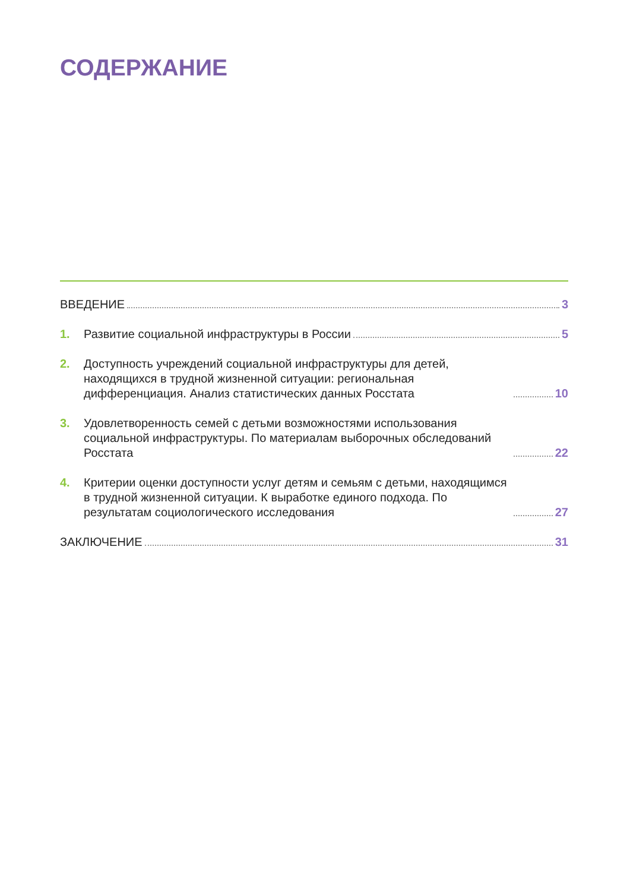СОДЕРЖАНИЕ
ВВЕДЕНИЕ 3
1.
Развитие социальной инфраструктуры в России 5
2.
Доступность учреждений социальной инфраструктуры для детей, находящихся в трудной жизненной ситуации: региональная дифференциация. Анализ статистических данных Росстата 10
3.
Удовлетворенность семей с детьми возможностями использования социальной инфраструктуры. По материалам выборочных обследований Росстата 22
4.
Критерии оценки доступности услуг детям и семьям с детьми, находящимся в трудной жизненной ситуации. К выработке единого подхода. По результатам социологического исследования 27
ЗАКЛЮЧЕНИЕ 31